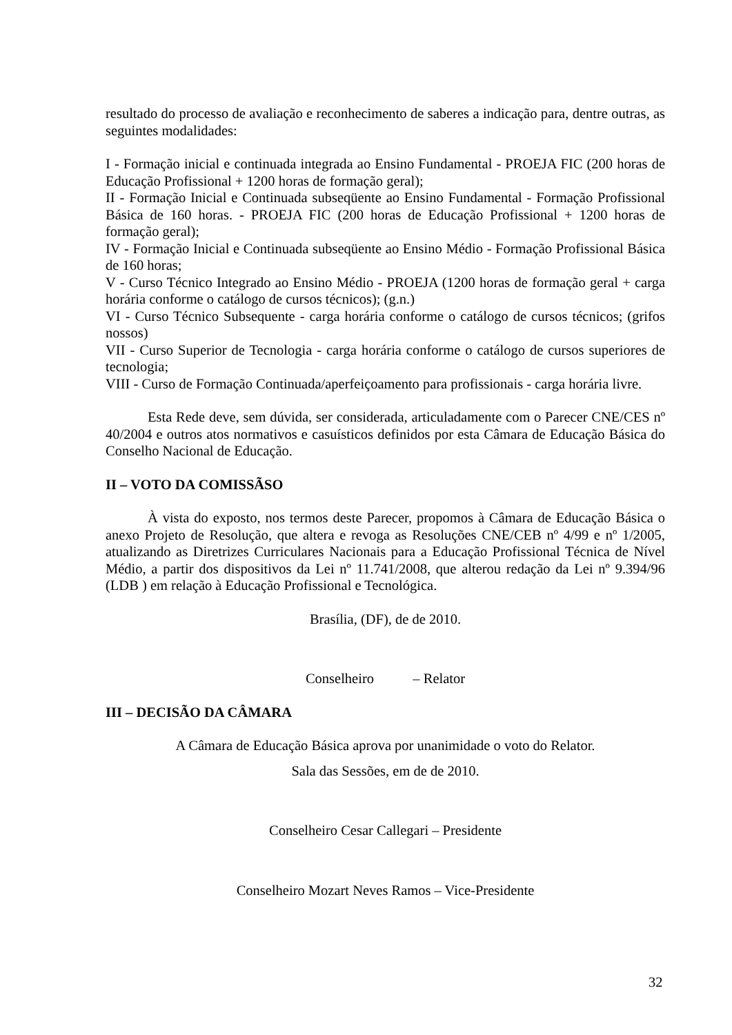resultado do processo de avaliação e reconhecimento de saberes a indicação para, dentre outras, as seguintes modalidades:
I - Formação inicial e continuada integrada ao Ensino Fundamental - PROEJA FIC (200 horas de Educação Profissional + 1200 horas de formação geral);
II - Formação Inicial e Continuada subseqüente ao Ensino Fundamental - Formação Profissional Básica de 160 horas. - PROEJA FIC (200 horas de Educação Profissional + 1200 horas de formação geral);
IV - Formação Inicial e Continuada subseqüente ao Ensino Médio - Formação Profissional Básica de 160 horas;
V - Curso Técnico Integrado ao Ensino Médio - PROEJA (1200 horas de formação geral + carga horária conforme o catálogo de cursos técnicos); (g.n.)
VI - Curso Técnico Subsequente - carga horária conforme o catálogo de cursos técnicos; (grifos nossos)
VII - Curso Superior de Tecnologia - carga horária conforme o catálogo de cursos superiores de tecnologia;
VIII - Curso de Formação Continuada/aperfeiçoamento para profissionais - carga horária livre.
Esta Rede deve, sem dúvida, ser considerada, articuladamente com o Parecer CNE/CES nº 40/2004 e outros atos normativos e casuísticos definidos por esta Câmara de Educação Básica do Conselho Nacional de Educação.
II – VOTO DA COMISSÃSO
À vista do exposto, nos termos deste Parecer, propomos à Câmara de Educação Básica o anexo Projeto de Resolução, que altera e revoga as Resoluções CNE/CEB nº 4/99 e nº 1/2005, atualizando as Diretrizes Curriculares Nacionais para a Educação Profissional Técnica de Nível Médio, a partir dos dispositivos da Lei nº 11.741/2008, que alterou redação da Lei nº 9.394/96 (LDB ) em relação à Educação Profissional e Tecnológica.
Brasília, (DF), de de 2010.
Conselheiro – Relator
III – DECISÃO DA CÂMARA
A Câmara de Educação Básica aprova por unanimidade o voto do Relator.
Sala das Sessões, em de de 2010.
Conselheiro Cesar Callegari – Presidente
Conselheiro Mozart Neves Ramos – Vice-Presidente
32